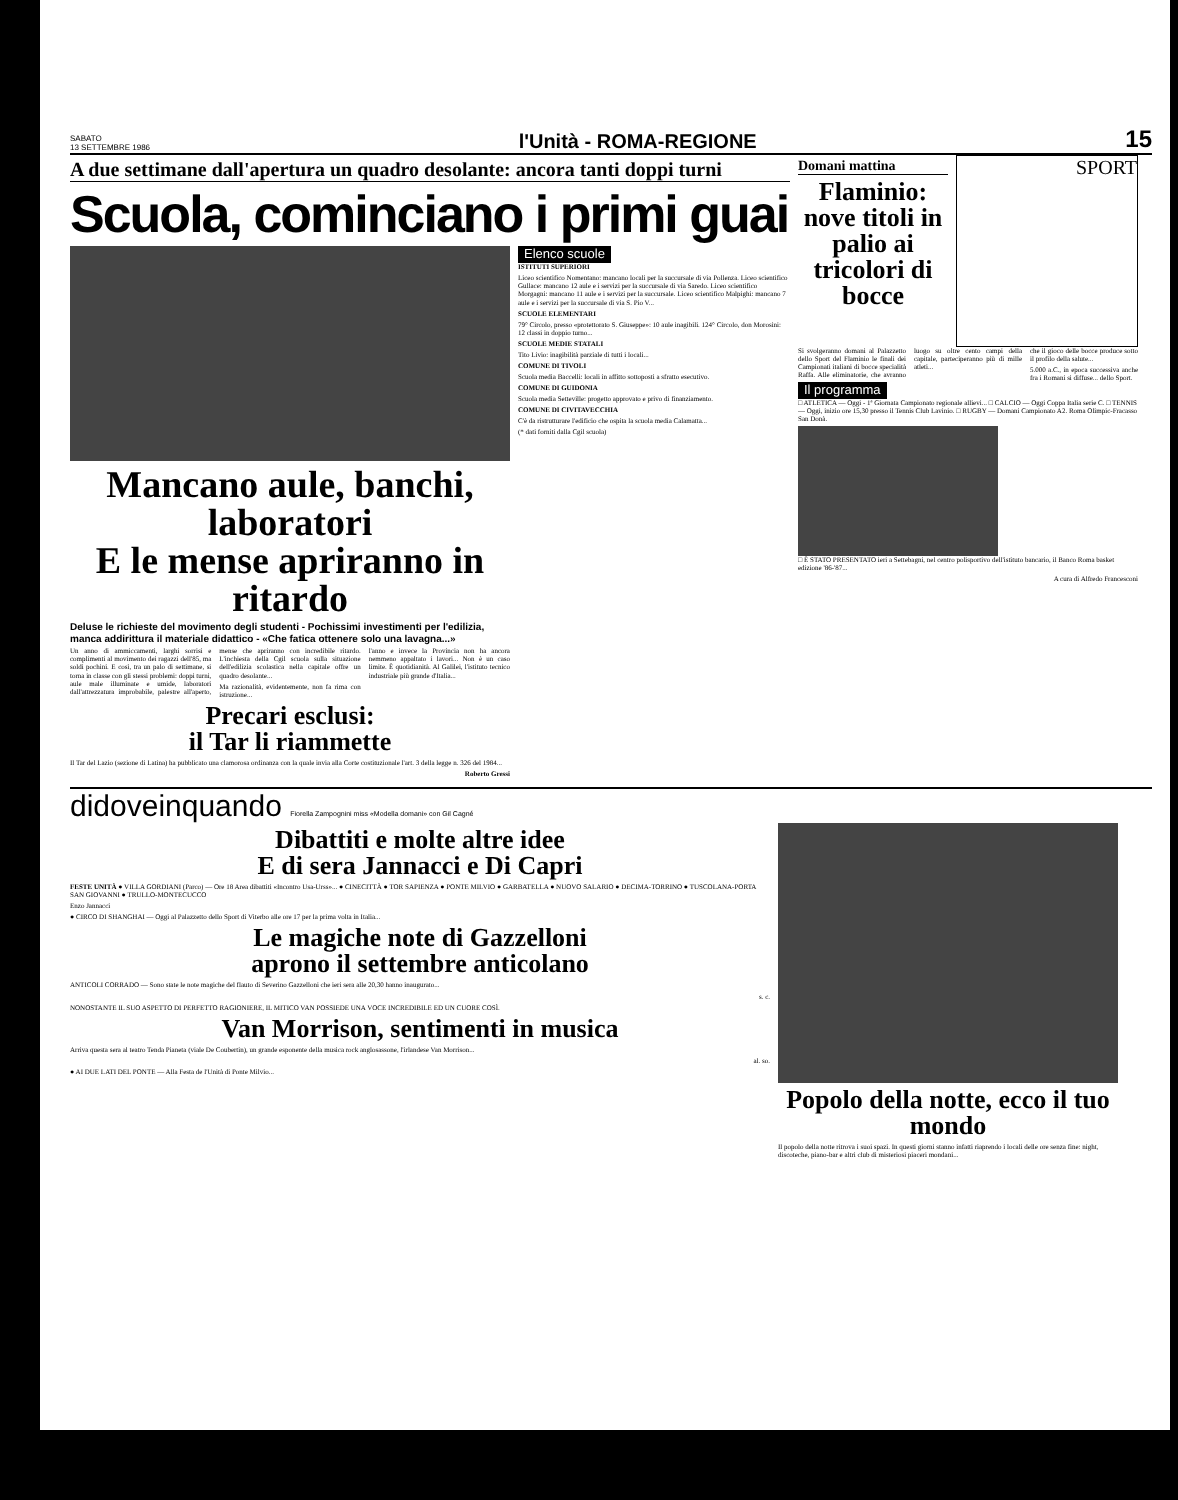SABATO
13 SETTEMBRE 1986
l'Unità - ROMA-REGIONE
15
A due settimane dall'apertura un quadro desolante: ancora tanti doppi turni
Scuola, cominciano i primi guai
Mancano aule, banchi, laboratori
E le mense apriranno in ritardo
Deluse le richieste del movimento degli studenti - Pochissimi investimenti per l'edilizia, manca addirittura il materiale didattico - «Che fatica ottenere solo una lavagna...»
Un anno di ammiccamenti, larghi sorrisi e complimenti al movimento dei ragazzi dell'85, ma soldi pochini. E così, tra un palo di settimane, si torna in classe con gli stessi problemi: doppi turni, aule male illuminate e umide, laboratori dall'attrezzatura improbabile, palestre all'aperto, mense che apriranno con incredibile ritardo. L'inchiesta della Cgil scuola sulla situazione dell'edilizia scolastica nella capitale offre un quadro desolante...
Ma razionalità, evidentemente, non fa rima con istruzione...
l'anno e invece la Provincia non ha ancora nemmeno appaltato i lavori... Non è un caso limite. È quotidianità. Al Galilei, l'istituto tecnico industriale più grande d'Italia...
Precari esclusi:
il Tar li riammette
Il Tar del Lazio (sezione di Latina) ha pubblicato una clamorosa ordinanza con la quale invia alla Corte costituzionale l'art. 3 della legge n. 326 del 1984...
Roberto Gressi
Elenco scuole
ISTITUTI SUPERIORI
Liceo scientifico Nomentano: mancano locali per la succursale di via Pollenza. Liceo scientifico Gullace: mancano 12 aule e i servizi per la succursale di via Saredo. Liceo scientifico Morgagni: mancano 11 aule e i servizi per la succursale. Liceo scientifico Malpighi: mancano 7 aule e i servizi per la succursale di via S. Pio V...
SCUOLE ELEMENTARI
79° Circolo, presso «protettorato S. Giuseppe»: 10 aule inagibili. 124° Circolo, don Morosini: 12 classi in doppio turno...
SCUOLE MEDIE STATALI
Tito Livio: inagibilità parziale di tutti i locali...
COMUNE DI TIVOLI
Scuola media Baccelli: locali in affitto sottoposti a sfratto esecutivo.
COMUNE DI GUIDONIA
Scuola media Setteville: progetto approvato e privo di finanziamento.
COMUNE DI CIVITAVECCHIA
C'è da ristrutturare l'edificio che ospita la scuola media Calamatta...
(* dati forniti dalla Cgil scuola)
Domani mattina
Flaminio: nove titoli in palio ai tricolori di bocce
SPORT
Si svolgeranno domani al Palazzetto dello Sport del Flaminio le finali dei Campionati italiani di bocce specialità Raffa. Alle eliminatorie, che avranno luogo su oltre cento campi della capitale, parteciperanno più di mille atleti...
che il gioco delle bocce produce sotto il profilo della salute...
5.000 a.C., in epoca successiva anche fra i Romani si diffuse... dello Sport.
Il programma
□ ATLETICA — Oggi - 1ª Giornata Campionato regionale allievi... □ CALCIO — Oggi Coppa Italia serie C. □ TENNIS — Oggi, inizio ore 15,30 presso il Tennis Club Lavinio. □ RUGBY — Domani Campionato A2. Roma Olimpic-Fracasso San Donà.
□ È STATO PRESENTATO ieri a Settebagni, nel centro polisportivo dell'istituto bancario, il Banco Roma basket edizione '86-'87...
A cura di Alfredo Francesconi
didoveinquando Fiorella Zampognini miss «Modella domani» con Gil Cagné
Dibattiti e molte altre idee
E di sera Jannacci e Di Capri
FESTE UNITÀ ● VILLA GORDIANI (Parco) — Ore 18 Area dibattiti «Incontro Usa-Urss»... ● CINECITTÀ ● TOR SAPIENZA ● PONTE MILVIO ● GARBATELLA ● NUOVO SALARIO ● DECIMA-TORRINO ● TUSCOLANA-PORTA SAN GIOVANNI ● TRULLO-MONTECUCCO
Enzo Jannacci
● CIRCO DI SHANGHAI — Oggi al Palazzetto dello Sport di Viterbo alle ore 17 per la prima volta in Italia...
Le magiche note di Gazzelloni
aprono il settembre anticolano
ANTICOLI CORRADO — Sono state le note magiche del flauto di Severino Gazzelloni che ieri sera alle 20,30 hanno inaugurato...
s. c.
NONOSTANTE IL SUO ASPETTO DI PERFETTO RAGIONIERE, IL MITICO VAN POSSIEDE UNA VOCE INCREDIBILE ED UN CUORE COSÌ.
Van Morrison, sentimenti in musica
Arriva questa sera al teatro Tenda Pianeta (viale De Coubertin), un grande esponente della musica rock anglosassone, l'irlandese Van Morrison...
al. so.
● AI DUE LATI DEL PONTE — Alla Festa de l'Unità di Ponte Milvio...
Popolo della notte, ecco il tuo mondo
Il popolo della notte ritrova i suoi spazi. In questi giorni stanno infatti riaprendo i locali delle ore senza fine: night, discoteche, piano-bar e altri club di misteriosi piaceri mondani...